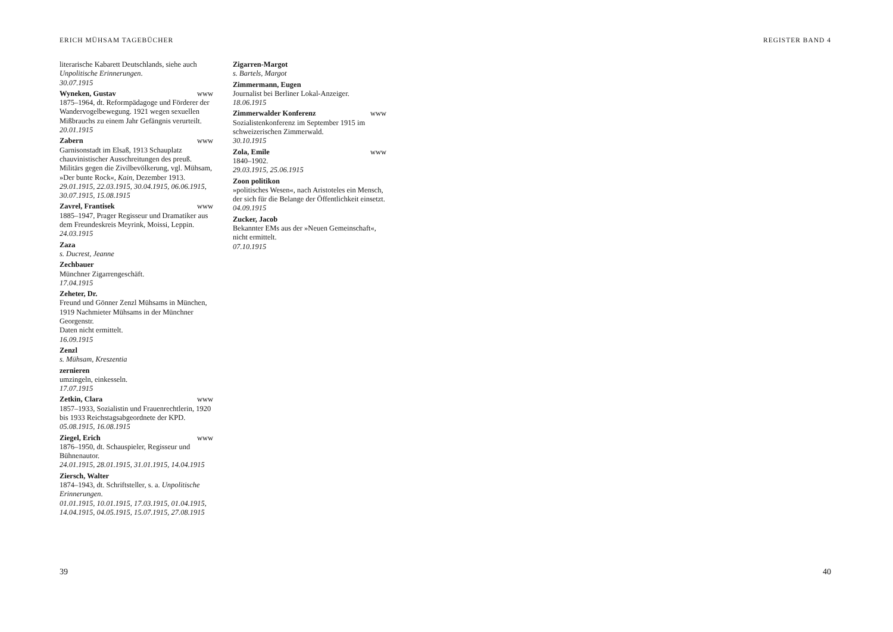ERICH MÜHSAM TAGEBÜCHER REGISTER BAND 4
literarische Kabarett Deutschlands, siehe auch Unpolitische Erinnerungen.
30.07.1915
Wyneken, Gustav www
1875–1964, dt. Reformpädagoge und Förderer der Wandervogelbewegung. 1921 wegen sexuellen Mißbrauchs zu einem Jahr Gefängnis verurteilt.
20.01.1915
Zabern www
Garnisonstadt im Elsaß, 1913 Schauplatz chauvinistischer Ausschreitungen des preuß. Militärs gegen die Zivilbevölkerung, vgl. Mühsam, »Der bunte Rock«, Kain, Dezember 1913.
29.01.1915, 22.03.1915, 30.04.1915, 06.06.1915, 30.07.1915, 15.08.1915
Zavrel, Frantisek www
1885–1947, Prager Regisseur und Dramatiker aus dem Freundeskreis Meyrink, Moissi, Leppin.
24.03.1915
Zaza
s. Ducrest, Jeanne
Zechbauer
Münchner Zigarrengeschäft.
17.04.1915
Zeheter, Dr.
Freund und Gönner Zenzl Mühsams in München, 1919 Nachmieter Mühsams in der Münchner Georgenstr.
Daten nicht ermittelt.
16.09.1915
Zenzl
s. Mühsam, Kreszentia
zernieren
umzingeln, einkesseln.
17.07.1915
Zetkin, Clara www
1857–1933, Sozialistin und Frauenrechtlerin, 1920 bis 1933 Reichstagsabgeordnete der KPD.
05.08.1915, 16.08.1915
Ziegel, Erich www
1876–1950, dt. Schauspieler, Regisseur und Bühnenautor.
24.01.1915, 28.01.1915, 31.01.1915, 14.04.1915
Ziersch, Walter
1874–1943, dt. Schriftsteller, s. a. Unpolitische Erinnerungen.
01.01.1915, 10.01.1915, 17.03.1915, 01.04.1915, 14.04.1915, 04.05.1915, 15.07.1915, 27.08.1915
Zigarren-Margot
s. Bartels, Margot
Zimmermann, Eugen
Journalist bei Berliner Lokal-Anzeiger.
18.06.1915
Zimmerwalder Konferenz www
Sozialistenkonferenz im September 1915 im schweizerischen Zimmerwald.
30.10.1915
Zola, Emile www
1840–1902.
29.03.1915, 25.06.1915
Zoon politikon
»politisches Wesen«, nach Aristoteles ein Mensch, der sich für die Belange der Öffentlichkeit einsetzt.
04.09.1915
Zucker, Jacob
Bekannter EMs aus der »Neuen Gemeinschaft«, nicht ermittelt.
07.10.1915
39 40